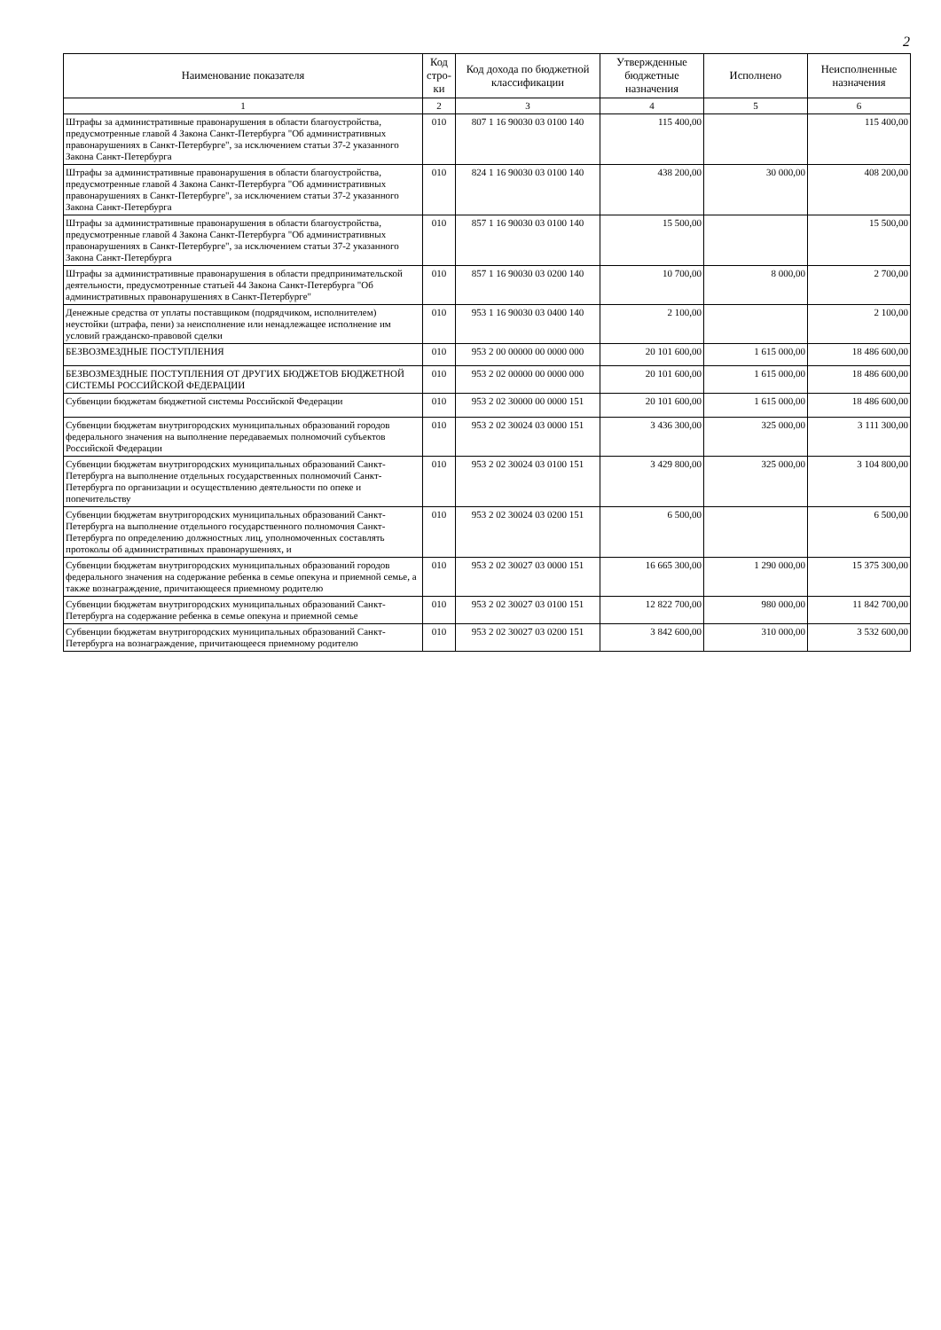2
| Наименование показателя | Код стро-ки | Код дохода по бюджетной классификации | Утвержденные бюджетные назначения | Исполнено | Неисполненные назначения |
| --- | --- | --- | --- | --- | --- |
| 1 | 2 | 3 | 4 | 5 | 6 |
| Штрафы за административные правонарушения в области благоустройства, предусмотренные главой 4 Закона Санкт-Петербурга "Об административных правонарушениях в Санкт-Петербурге", за исключением статьи 37-2 указанного Закона Санкт-Петербурга | 010 | 807 1 16 90030 03 0100 140 | 115 400,00 | | 115 400,00 |
| Штрафы за административные правонарушения в области благоустройства, предусмотренные главой 4 Закона Санкт-Петербурга "Об административных правонарушениях в Санкт-Петербурге", за исключением статьи 37-2 указанного Закона Санкт-Петербурга | 010 | 824 1 16 90030 03 0100 140 | 438 200,00 | 30 000,00 | 408 200,00 |
| Штрафы за административные правонарушения в области благоустройства, предусмотренные главой 4 Закона Санкт-Петербурга "Об административных правонарушениях в Санкт-Петербурге", за исключением статьи 37-2 указанного Закона Санкт-Петербурга | 010 | 857 1 16 90030 03 0100 140 | 15 500,00 | | 15 500,00 |
| Штрафы за административные правонарушения в области предпринимательской деятельности, предусмотренные статьей 44 Закона Санкт-Петербурга "Об административных правонарушениях в Санкт-Петербурге" | 010 | 857 1 16 90030 03 0200 140 | 10 700,00 | 8 000,00 | 2 700,00 |
| Денежные средства от уплаты поставщиком (подрядчиком, исполнителем) неустойки (штрафа, пени) за неисполнение или ненадлежащее исполнение им условий гражданско-правовой сделки | 010 | 953 1 16 90030 03 0400 140 | 2 100,00 | | 2 100,00 |
| БЕЗВОЗМЕЗДНЫЕ ПОСТУПЛЕНИЯ | 010 | 953 2 00 00000 00 0000 000 | 20 101 600,00 | 1 615 000,00 | 18 486 600,00 |
| БЕЗВОЗМЕЗДНЫЕ ПОСТУПЛЕНИЯ ОТ ДРУГИХ БЮДЖЕТОВ БЮДЖЕТНОЙ СИСТЕМЫ РОССИЙСКОЙ ФЕДЕРАЦИИ | 010 | 953 2 02 00000 00 0000 000 | 20 101 600,00 | 1 615 000,00 | 18 486 600,00 |
| Субвенции бюджетам бюджетной системы Российской Федерации | 010 | 953 2 02 30000 00 0000 151 | 20 101 600,00 | 1 615 000,00 | 18 486 600,00 |
| Субвенции бюджетам внутригородских муниципальных образований городов федерального значения на выполнение передаваемых полномочий субъектов Российской Федерации | 010 | 953 2 02 30024 03 0000 151 | 3 436 300,00 | 325 000,00 | 3 111 300,00 |
| Субвенции бюджетам внутригородских муниципальных образований Санкт-Петербурга на выполнение отдельных государственных полномочий Санкт-Петербурга по организации и осуществлению деятельности по опеке и попечительству | 010 | 953 2 02 30024 03 0100 151 | 3 429 800,00 | 325 000,00 | 3 104 800,00 |
| Субвенции бюджетам внутригородских муниципальных образований Санкт-Петербурга на выполнение отдельного государственного полномочия Санкт-Петербурга по определению должностных лиц, уполномоченных составлять протоколы об административных правонарушениях, и | 010 | 953 2 02 30024 03 0200 151 | 6 500,00 | | 6 500,00 |
| Субвенции бюджетам внутригородских муниципальных образований городов федерального значения на содержание ребенка в семье опекуна и приемной семье, а также вознаграждение, причитающееся приемному родителю | 010 | 953 2 02 30027 03 0000 151 | 16 665 300,00 | 1 290 000,00 | 15 375 300,00 |
| Субвенции бюджетам внутригородских муниципальных образований Санкт-Петербурга на содержание ребенка в семье опекуна и приемной семье | 010 | 953 2 02 30027 03 0100 151 | 12 822 700,00 | 980 000,00 | 11 842 700,00 |
| Субвенции бюджетам внутригородских муниципальных образований Санкт-Петербурга на вознаграждение, причитающееся приемному родителю | 010 | 953 2 02 30027 03 0200 151 | 3 842 600,00 | 310 000,00 | 3 532 600,00 |